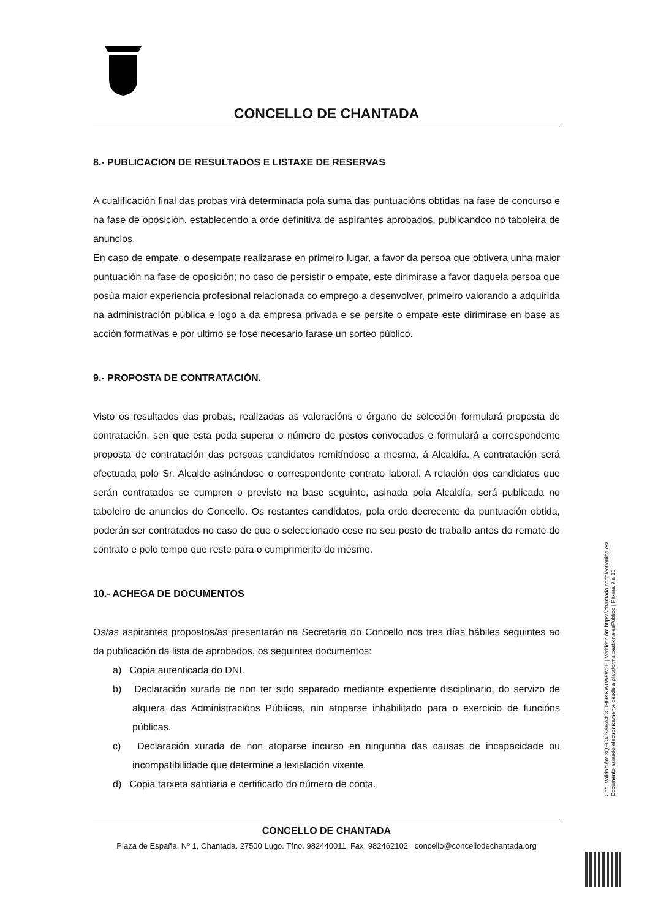CONCELLO DE CHANTADA
8.- PUBLICACION DE RESULTADOS E LISTAXE DE RESERVAS
A cualificación final das probas virá determinada pola suma das puntuacións obtidas na fase de concurso e na fase de oposición, establecendo a orde definitiva de aspirantes aprobados, publicandoo no taboleira de anuncios.
En caso de empate, o desempate realizarase en primeiro lugar, a favor da persoa que obtivera unha maior puntuación na fase de oposición; no caso de persistir o empate, este dirimirase a favor daquela persoa que posúa maior experiencia profesional relacionada co emprego a desenvolver, primeiro valorando a adquirida na administración pública e logo a da empresa privada e se persite o empate este dirimirase en base as acción formativas e por último se fose necesario farase un sorteo público.
9.- PROPOSTA DE CONTRATACIÓN.
Visto os resultados das probas, realizadas as valoracións o órgano de selección formulará proposta de contratación, sen que esta poda superar o número de postos convocados e formulará a correspondente proposta de contratación das persoas candidatos remitíndose a mesma, á Alcaldía. A contratación será efectuada polo Sr. Alcalde asinándose o correspondente contrato laboral. A relación dos candidatos que serán contratados se cumpren o previsto na base seguinte, asinada pola Alcaldía, será publicada no taboleiro de anuncios do Concello. Os restantes candidatos, pola orde decrecente da puntuación obtida, poderán ser contratados no caso de que o seleccionado cese no seu posto de traballo antes do remate do contrato e polo tempo que reste para o cumprimento do mesmo.
10.- ACHEGA DE DOCUMENTOS
Os/as aspirantes propostos/as presentarán na Secretaría do Concello nos tres días hábiles seguintes ao da publicación da lista de aprobados, os seguintes documentos:
a) Copia autenticada do DNI.
b) Declaración xurada de non ter sido separado mediante expediente disciplinario, do servizo de alquera das Administracións Públicas, nin atoparse inhabilitado para o exercicio de funcións públicas.
c) Declaración xurada de non atoparse incurso en ningunha das causas de incapacidade ou incompatibilidade que determine a lexislación vixente.
d) Copia tarxeta santiaria e certificado do número de conta.
CONCELLO DE CHANTADA
Plaza de España, Nº 1, Chantada. 27500 Lugo. Tfno. 982440011. Fax: 982462102 concello@concellodechantada.org
Cod. Validación: 3QEG4JSS6A4GCJHRKKWLW5W2F | Verificación: https://chantada.sedelectronica.es/
Documento asinado electronicamente desde a plataforma xestiona esPublico | Páxina 9 a 15